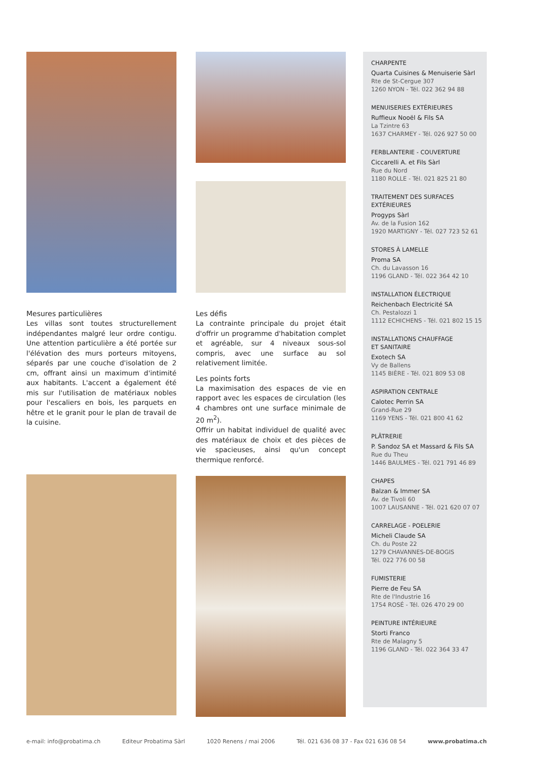Mesures particulières
Les villas sont toutes structurellement indépendantes malgré leur ordre contigu. Une attention particulière a été portée sur l'élévation des murs porteurs mitoyens, séparés par une couche d'isolation de 2 cm, offrant ainsi un maximum d'intimité aux habitants. L'accent a également été mis sur l'utilisation de matériaux nobles pour l'escaliers en bois, les parquets en hêtre et le granit pour le plan de travail de la cuisine.
Les défis
La contrainte principale du projet était d'offrir un programme d'habitation complet et agréable, sur 4 niveaux sous-sol compris, avec une surface au sol relativement limitée.
Les points forts
La maximisation des espaces de vie en rapport avec les espaces de circulation (les 4 chambres ont une surface minimale de 20 m<sup>2</sup>).
Offrir un habitat individuel de qualité avec des matériaux de choix et des pièces de vie spacieuses, ainsi qu'un concept thermique renforcé.
CHARPENTE
Quarta Cuisines & Menuiserie Sàrl
Rte de St-Cergue 307
1260 NYON - Tél. 022 362 94 88
MENUISERIES EXTÉRIEURES
Ruffieux Nooël & Fils SA
La Tzintre 63
1637 CHARMEY - Tél. 026 927 50 00
FERBLANTERIE - COUVERTURE
Ciccarelli A. et Fils Sàrl
Rue du Nord
1180 ROLLE - Tél. 021 825 21 80
TRAITEMENT DES SURFACES
EXTÉRIEURES
Progyps Sàrl
Av. de la Fusion 162
1920 MARTIGNY - Tél. 027 723 52 61
STORES À LAMELLE
Proma SA
Ch. du Lavasson 16
1196 GLAND - Tél. 022 364 42 10
INSTALLATION ÉLECTRIQUE
Reichenbach Electricité SA
Ch. Pestalozzi 1
1112 ECHICHENS - Tél. 021 802 15 15
INSTALLATIONS CHAUFFAGE
ET SANITAIRE
Exotech SA
Vy de Ballens
1145 BIÈRE - Tél. 021 809 53 08
ASPIRATION CENTRALE
Calotec Perrin SA
Grand-Rue 29
1169 YENS - Tél. 021 800 41 62
PLÂTRERIE
P. Sandoz SA et Massard & Fils SA
Rue du Theu
1446 BAULMES - Tél. 021 791 46 89
CHAPES
Balzan & Immer SA
Av. de Tivoli 60
1007 LAUSANNE - Tél. 021 620 07 07
CARRELAGE - POELERIE
Micheli Claude SA
Ch. du Poste 22
1279 CHAVANNES-DE-BOGIS
Tél. 022 776 00 58
FUMISTERIE
Pierre de Feu SA
Rte de l'Industrie 16
1754 ROSÉ - Tél. 026 470 29 00
PEINTURE INTÉRIEURE
Storti Franco
Rte de Malagny 5
1196 GLAND - Tél. 022 364 33 47
e-mail: info@probatima.ch Editeur Probatima Sàrl 1020 Renens / mai 2006 Tél. 021 636 08 37 - Fax 021 636 08 54 www.probatima.ch